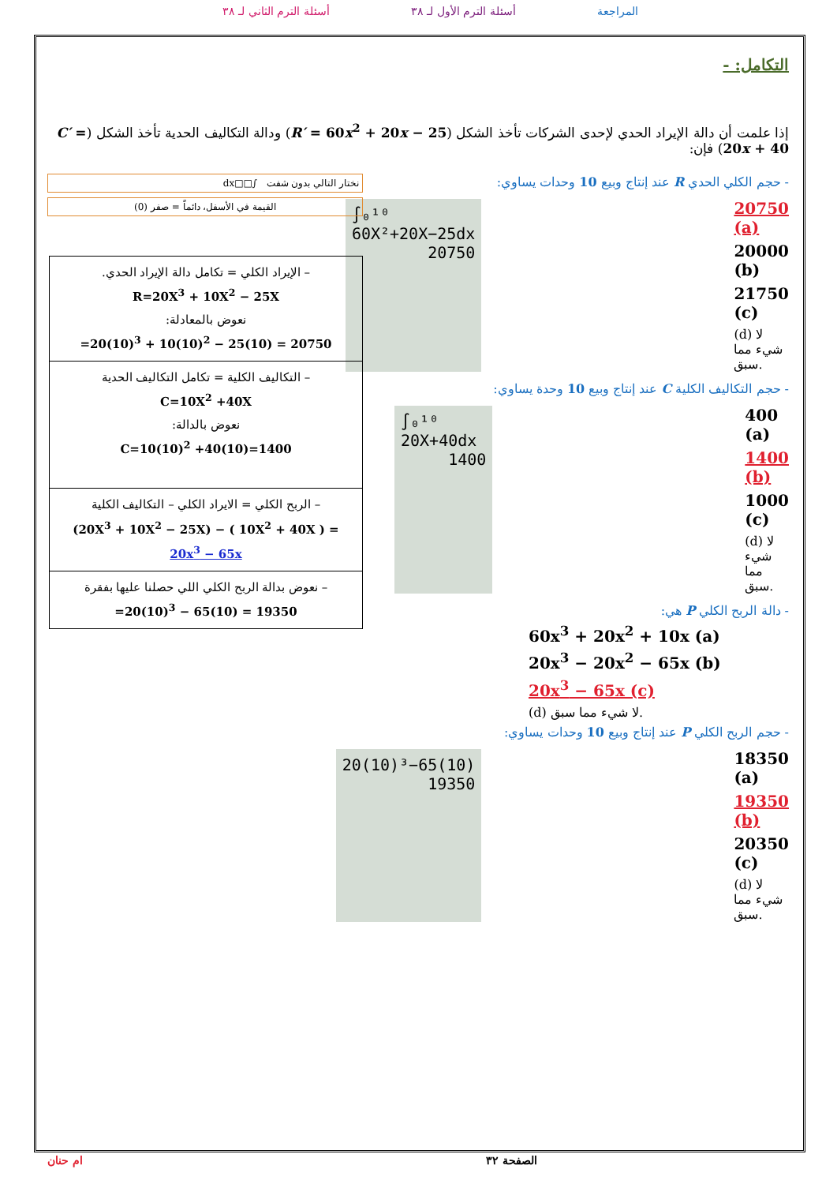المراجعة أسئلة الترم الأول لـ ٣٨ أسئلة الترم الثاني لـ ٣٨
التكامل: -
إذا علمت أن دالة الإيراد الحدي لإحدى الشركات تأخذ الشكل (R′ = 60x<sup>2</sup> + 20x − 25) ودالة التكاليف الحدية تأخذ الشكل (C′ = 20x + 40) فإن:
- حجم الكلي الحدي R عند إنتاج وبيع 10 وحدات يساوي:
20750 (a)
20000 (b)
21750 (c)
(d) لا شيء مما سبق.
∫₀¹⁰ 60X²+20X−25dx
20750
- حجم التكاليف الكلية C عند إنتاج وبيع 10 وحدة يساوي:
400 (a)
1400 (b)
1000 (c)
(d) لا شيء مما سبق.
∫₀¹⁰ 20X+40dx
1400
- دالة الربح الكلي P هي:
60x<sup>3</sup> + 20x<sup>2</sup> + 10x (a)
20x<sup>3</sup> − 20x<sup>2</sup> − 65x (b)
20x<sup>3</sup> − 65x (c)
(d) لا شيء مما سبق.
- حجم الربح الكلي P عند إنتاج وبيع 10 وحدات يساوي:
18350 (a)
19350 (b)
20350 (c)
(d) لا شيء مما سبق.
20(10)³−65(10)
19350
نختار التالي بدون شفت ∫□□dx
القيمة في الأسفل، دائماً = صفر (0)
| – الإيراد الكلي = تكامل دالة الإيراد الحدي. R=20X<sup>3</sup> + 10X<sup>2</sup> − 25X نعوض بالمعادلة: =20(10)<sup>3</sup> + 10(10)<sup>2</sup> − 25(10) = 20750 |
| – التكاليف الكلية = تكامل التكاليف الحدية C=10X<sup>2</sup> +40X نعوض بالدالة: C=10(10)<sup>2</sup> +40(10)=1400 |
| – الربح الكلي = الايراد الكلي – التكاليف الكلية (20X<sup>3</sup> + 10X<sup>2</sup> − 25X) − ( 10X<sup>2</sup> + 40X ) = 20x<sup>3</sup> − 65x |
| – نعوض بدالة الربح الكلي اللي حصلنا عليها بفقرة =20(10)<sup>3</sup> − 65(10) = 19350 |
الصفحة ٣٢ ام حنان